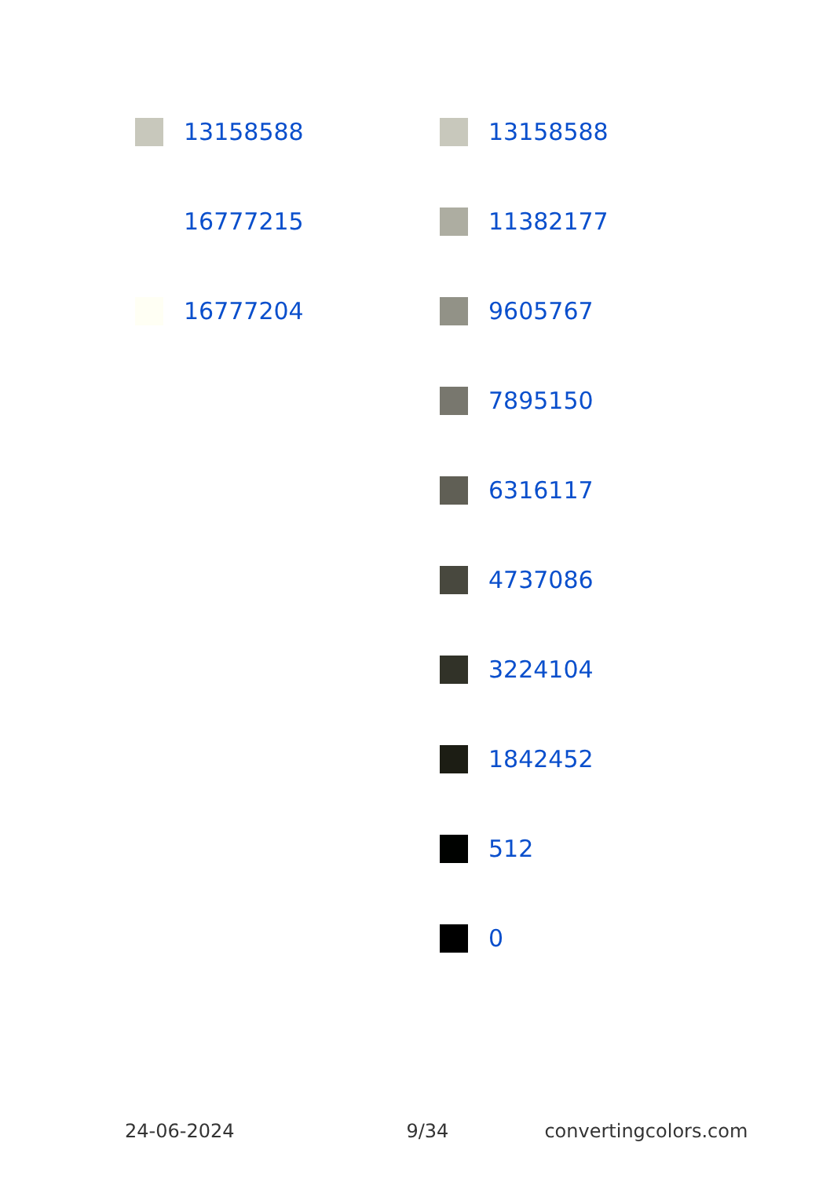13158588
16777215
16777204
13158588
11382177
9605767
7895150
6316117
4737086
3224104
1842452
512
0
24-06-2024 9/34 convertingcolors.com